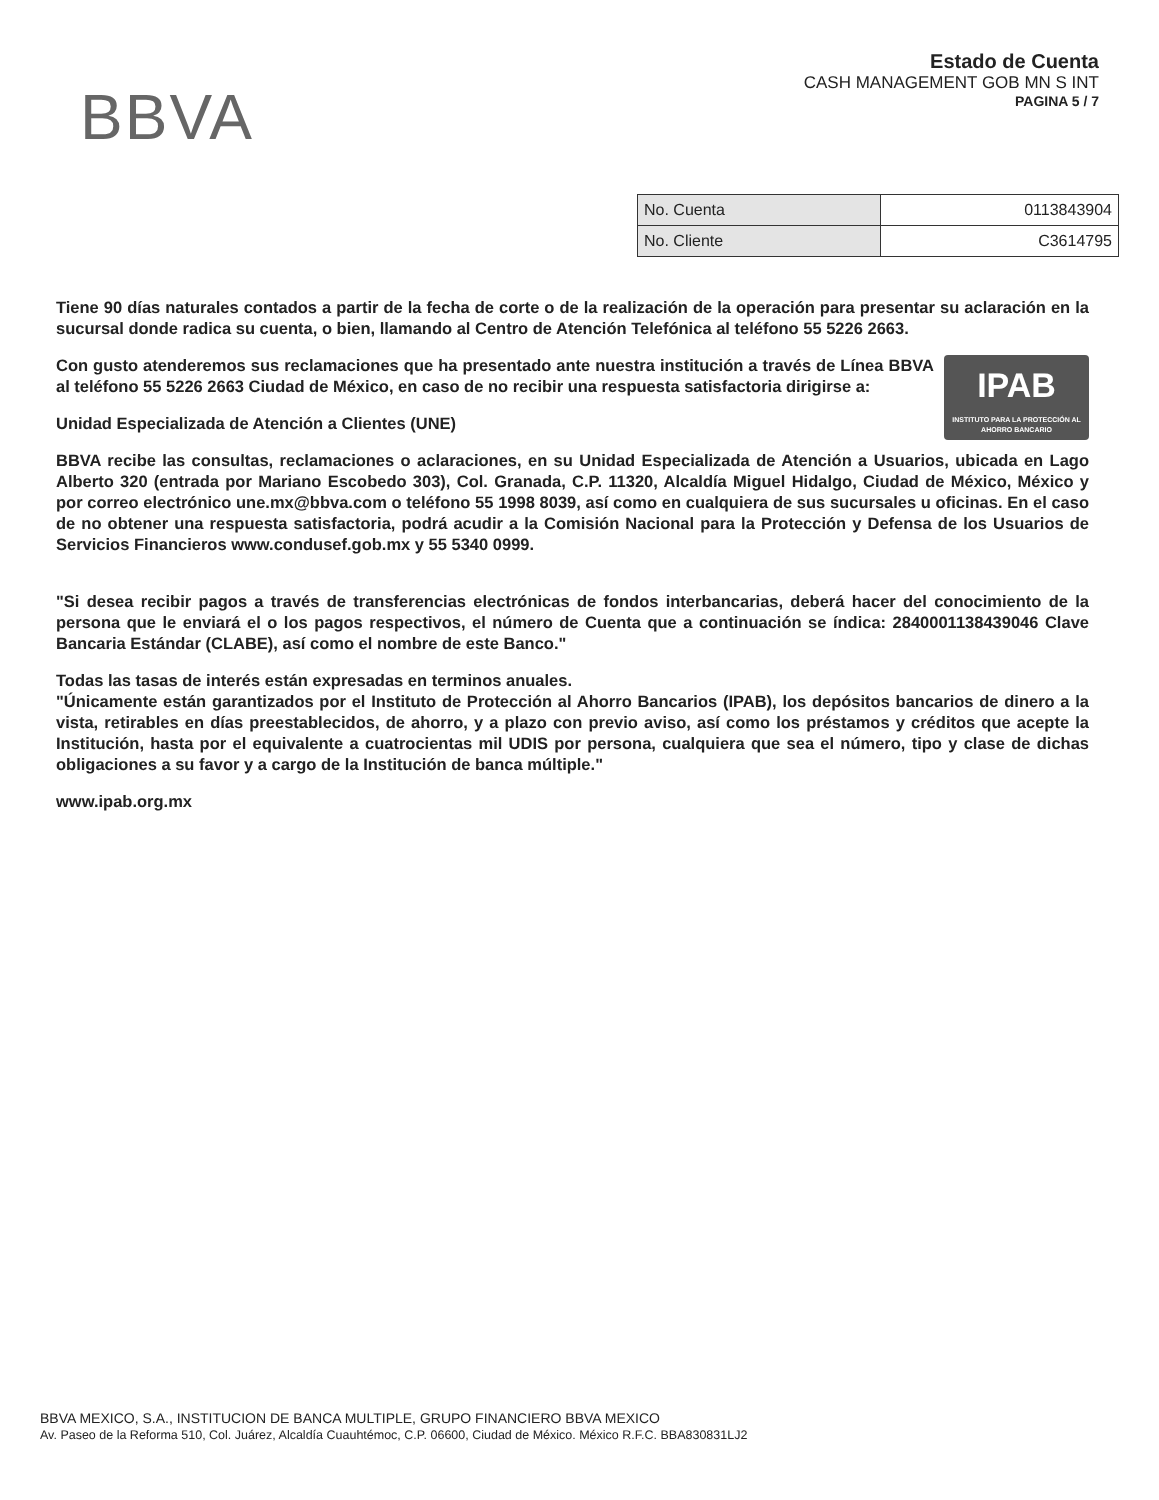BBVA
Estado de Cuenta
CASH MANAGEMENT GOB MN S INT
PAGINA 5 / 7
| No. Cuenta | 0113843904 |
| No. Cliente | C3614795 |
Tiene 90 días naturales contados a partir de la fecha de corte o de la realización de la operación para presentar su aclaración en la sucursal donde radica su cuenta, o bien, llamando al Centro de Atención Telefónica al teléfono 55 5226 2663.
IPAB
INSTITUTO PARA LA PROTECCIÓN AL AHORRO BANCARIO
Con gusto atenderemos sus reclamaciones que ha presentado ante nuestra institución a través de Línea BBVA al teléfono 55 5226 2663 Ciudad de México, en caso de no recibir una respuesta satisfactoria dirigirse a:
Unidad Especializada de Atención a Clientes (UNE)
BBVA recibe las consultas, reclamaciones o aclaraciones, en su Unidad Especializada de Atención a Usuarios, ubicada en Lago Alberto 320 (entrada por Mariano Escobedo 303), Col. Granada, C.P. 11320, Alcaldía Miguel Hidalgo, Ciudad de México, México y por correo electrónico une.mx@bbva.com o teléfono 55 1998 8039, así como en cualquiera de sus sucursales u oficinas. En el caso de no obtener una respuesta satisfactoria, podrá acudir a la Comisión Nacional para la Protección y Defensa de los Usuarios de Servicios Financieros www.condusef.gob.mx y 55 5340 0999.
"Si desea recibir pagos a través de transferencias electrónicas de fondos interbancarias, deberá hacer del conocimiento de la persona que le enviará el o los pagos respectivos, el número de Cuenta que a continuación se índica: 2840001138439046 Clave Bancaria Estándar (CLABE), así como el nombre de este Banco."
Todas las tasas de interés están expresadas en terminos anuales.
"Únicamente están garantizados por el Instituto de Protección al Ahorro Bancarios (IPAB), los depósitos bancarios de dinero a la vista, retirables en días preestablecidos, de ahorro, y a plazo con previo aviso, así como los préstamos y créditos que acepte la Institución, hasta por el equivalente a cuatrocientas mil UDIS por persona, cualquiera que sea el número, tipo y clase de dichas obligaciones a su favor y a cargo de la Institución de banca múltiple."
www.ipab.org.mx
BBVA MEXICO, S.A., INSTITUCION DE BANCA MULTIPLE, GRUPO FINANCIERO BBVA MEXICO
Av. Paseo de la Reforma 510, Col. Juárez, Alcaldía Cuauhtémoc, C.P. 06600, Ciudad de México. México R.F.C. BBA830831LJ2